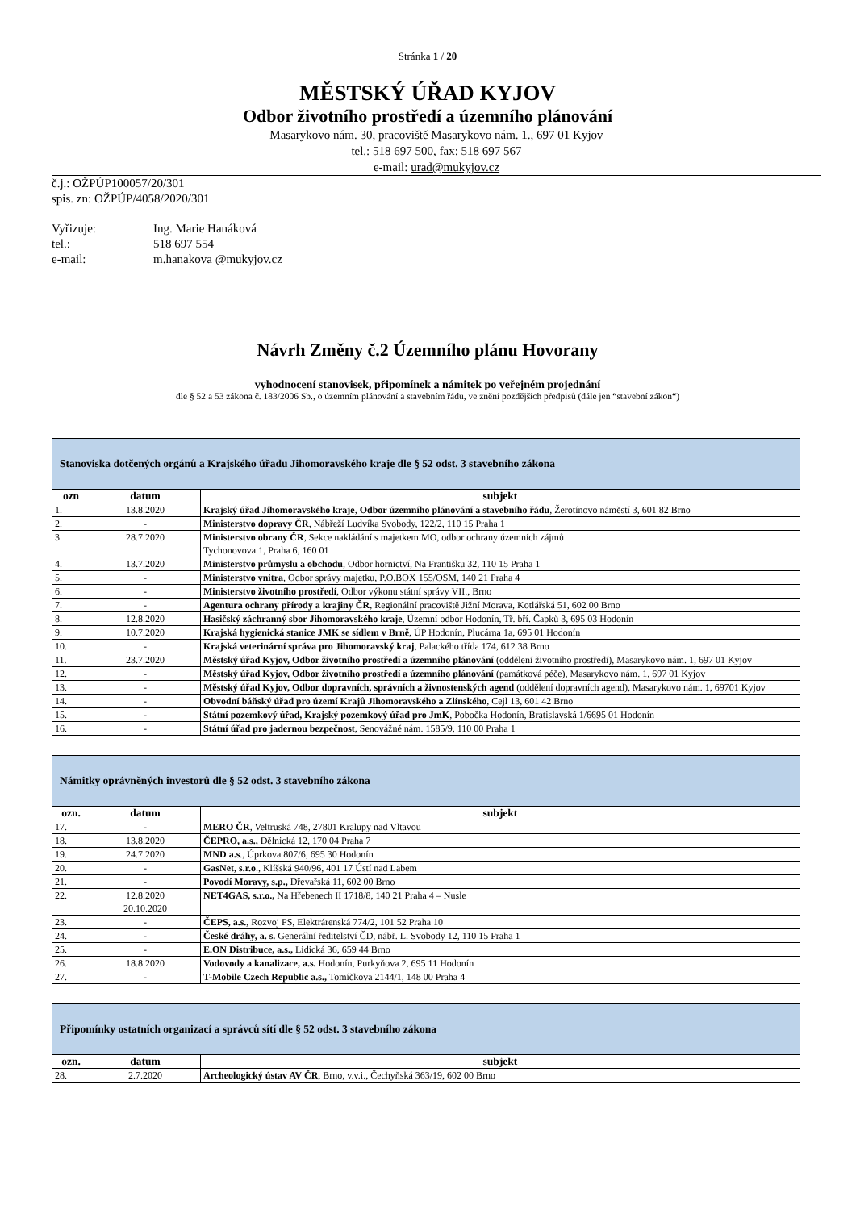Stránka 1 / 20
MĚSTSKÝ ÚŘAD KYJOV
Odbor životního prostředí a územního plánování
Masarykovo nám. 30, pracoviště Masarykovo nám. 1., 697 01 Kyjov
tel.: 518 697 500, fax: 518 697 567
e-mail: urad@mukyjov.cz
č.j.: OŽPÚP100057/20/301
spis. zn: OŽPÚP/4058/2020/301
| Vyřizuje: | Ing. Marie Hanáková |
| tel.: | 518 697 554 |
| e-mail: | m.hanakova @mukyjov.cz |
Návrh Změny č.2 Územního plánu Hovorany
vyhodnocení stanovisek, připomínek a námitek po veřejném projednání
dle § 52 a 53 zákona č. 183/2006 Sb., o územním plánování a stavebním řádu, ve znění pozdějších předpisů (dále jen “stavební zákon“)
| Stanoviska dotčených orgánů a Krajského úřadu Jihomoravského kraje dle § 52 odst. 3 stavebního zákona | | |
| ozn | datum | subjekt |
| 1. | 13.8.2020 | Krajský úřad Jihomoravského kraje , Odbor územního plánování a stavebního řádu , Žerotínovo náměstí 3, 601 82 Brno |
| 2. | - | Ministerstvo dopravy ČR , Nábřeží Ludvíka Svobody, 122/2, 110 15 Praha 1 |
| 3. | 28.7.2020 | Ministerstvo obrany ČR , Sekce nakládání s majetkem MO, odbor ochrany územních zájmů Tychonovova 1, Praha 6, 160 01 |
| 4. | 13.7.2020 | Ministerstvo průmyslu a obchodu , Odbor hornictví, Na Františku 32, 110 15 Praha 1 |
| 5. | - | Ministerstvo vnitra , Odbor správy majetku, P.O.BOX 155/OSM, 140 21 Praha 4 |
| 6. | - | Ministerstvo životního prostředí , Odbor výkonu státní správy VII., Brno |
| 7. | - | Agentura ochrany přírody a krajiny ČR , Regionální pracoviště Jižní Morava, Kotlářská 51, 602 00 Brno |
| 8. | 12.8.2020 | Hasičský záchranný sbor Jihomoravského kraje , Územní odbor Hodonín, Tř. bří. Čapků 3, 695 03 Hodonín |
| 9. | 10.7.2020 | Krajská hygienická stanice JMK se sídlem v Brně , ÚP Hodonín, Plucárna 1a, 695 01 Hodonín |
| 10. | - | Krajská veterinární správa pro Jihomoravský kraj , Palackého třída 174, 612 38 Brno |
| 11. | 23.7.2020 | Městský úřad Kyjov, Odbor životního prostředí a územního plánování (oddělení životního prostředí), Masarykovo nám. 1, 697 01 Kyjov |
| 12. | - | Městský úřad Kyjov, Odbor životního prostředí a územního plánování (památková péče), Masarykovo nám. 1, 697 01 Kyjov |
| 13. | - | Městský úřad Kyjov, Odbor dopravních, správních a živnostenských agend (oddělení dopravních agend), Masarykovo nám. 1, 69701 Kyjov |
| 14. | - | Obvodní báňský úřad pro území Krajů Jihomoravského a Zlínského , Cejl 13, 601 42 Brno |
| 15. | - | Státní pozemkový úřad, Krajský pozemkový úřad pro JmK , Pobočka Hodonín, Bratislavská 1/6695 01 Hodonín |
| 16. | - | Státní úřad pro jadernou bezpečnost , Senovážné nám. 1585/9, 110 00 Praha 1 |
| Námitky oprávněných investorů dle § 52 odst. 3 stavebního zákona | | |
| ozn. | datum | subjekt |
| 17. | - | MERO ČR , Veltruská 748, 27801 Kralupy nad Vltavou |
| 18. | 13.8.2020 | ČEPRO, a.s., Dělnická 12, 170 04 Praha 7 |
| 19. | 24.7.2020 | MND a.s ., Úprkova 807/6, 695 30 Hodonín |
| 20. | - | GasNet, s.r.o ., Klíšská 940/96, 401 17 Ústí nad Labem |
| 21. | - | Povodí Moravy, s.p., Dřevařská 11, 602 00 Brno |
| 22. | 12.8.2020 20.10.2020 | NET4GAS, s.r.o., Na Hřebenech II 1718/8, 140 21 Praha 4 – Nusle |
| 23. | - | ČEPS, a.s., Rozvoj PS, Elektrárenská 774/2, 101 52 Praha 10 |
| 24. | - | České dráhy, a. s. Generální ředitelství ČD, nábř. L. Svobody 12, 110 15 Praha 1 |
| 25. | - | E.ON Distribuce, a.s., Lidická 36, 659 44 Brno |
| 26. | 18.8.2020 | Vodovody a kanalizace, a.s. Hodonín, Purkyňova 2, 695 11 Hodonín |
| 27. | - | T-Mobile Czech Republic a.s., Tomíčkova 2144/1, 148 00 Praha 4 |
| Připomínky ostatních organizací a správců sítí dle § 52 odst. 3 stavebního zákona | | |
| ozn. | datum | subjekt |
| 28. | 2.7.2020 | Archeologický ústav AV ČR , Brno, v.v.i., Čechyňská 363/19, 602 00 Brno |